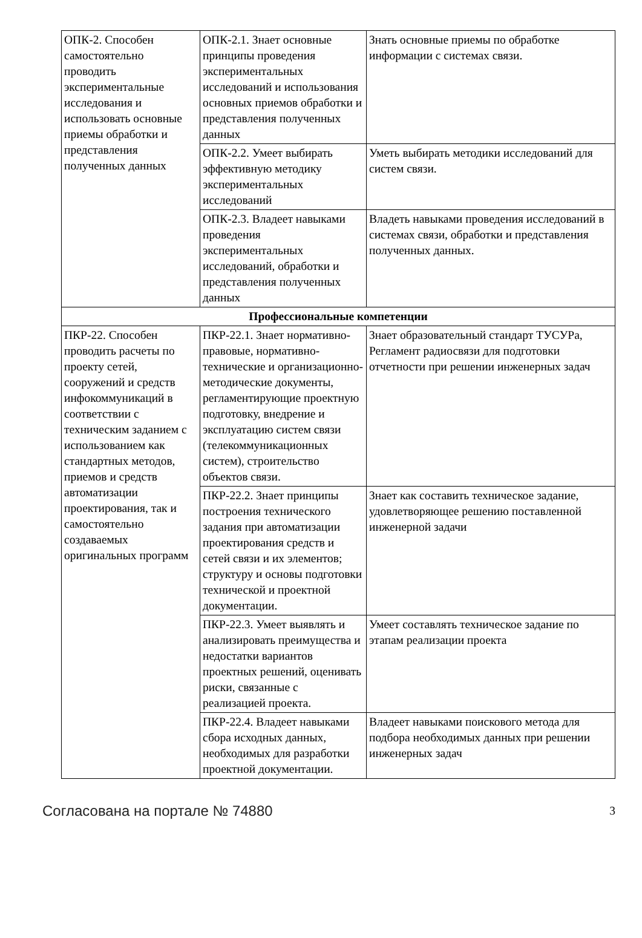| ОПК-2. Способен самостоятельно проводить экспериментальные исследования и использовать основные приемы обработки и представления полученных данных | ОПК-2.1. Знает основные принципы проведения экспериментальных исследований и использования основных приемов обработки и представления полученных данных | Знать основные приемы по обработке информации с системах связи. |
| | ОПК-2.2. Умеет выбирать эффективную методику экспериментальных исследований | Уметь выбирать методики исследований для систем связи. |
| | ОПК-2.3. Владеет навыками проведения экспериментальных исследований, обработки и представления полученных данных | Владеть навыками проведения исследований в системах связи, обработки и представления полученных данных. |
| Профессиональные компетенции | | |
| ПКР-22. Способен проводить расчеты по проекту сетей, сооружений и средств инфокоммуникаций в соответствии с техническим заданием с использованием как стандартных методов, приемов и средств автоматизации проектирования, так и самостоятельно создаваемых оригинальных программ | ПКР-22.1. Знает нормативно-правовые, нормативно-технические и организационно-методические документы, регламентирующие проектную подготовку, внедрение и эксплуатацию систем связи (телекоммуникационных систем), строительство объектов связи. | Знает образовательный стандарт ТУСУРа, Регламент радиосвязи для подготовки отчетности при решении инженерных задач |
| | ПКР-22.2. Знает принципы построения технического задания при автоматизации проектирования средств и сетей связи и их элементов; структуру и основы подготовки технической и проектной документации. | Знает как составить техническое задание, удовлетворяющее решению поставленной инженерной задачи |
| | ПКР-22.3. Умеет выявлять и анализировать преимущества и недостатки вариантов проектных решений, оценивать риски, связанные с реализацией проекта. | Умеет составлять техническое задание по этапам реализации проекта |
| | ПКР-22.4. Владеет навыками сбора исходных данных, необходимых для разработки проектной документации. | Владеет навыками поискового метода для подбора необходимых данных при решении инженерных задач |
Согласована на портале № 74880 3